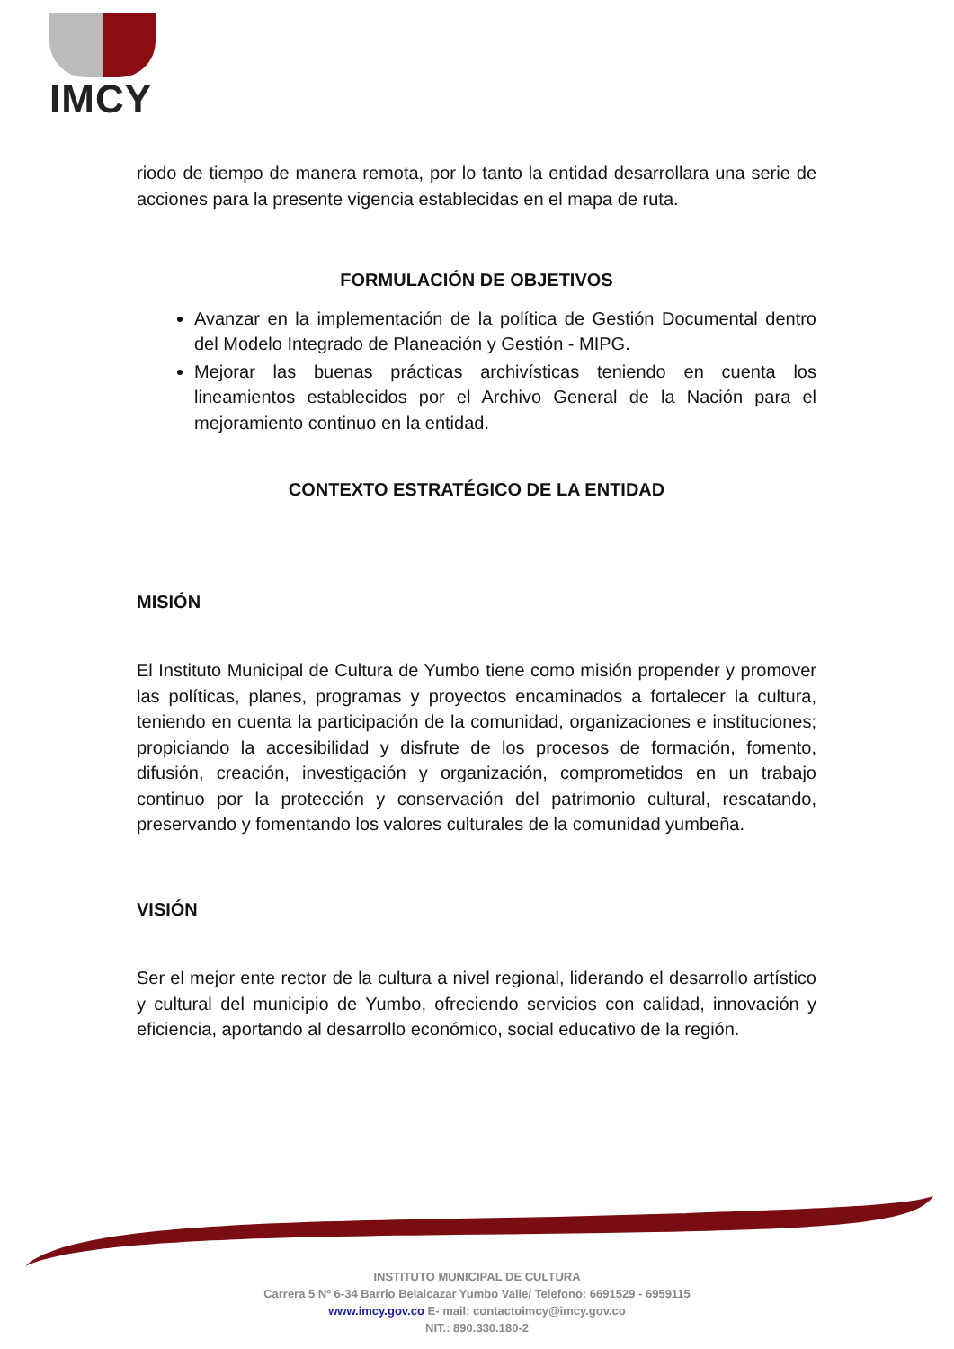IMCY
riodo de tiempo de manera remota, por lo tanto la entidad desarrollara una serie de acciones para la presente vigencia establecidas en el mapa de ruta.
FORMULACIÓN DE OBJETIVOS
Avanzar en la implementación de la política de Gestión Documental dentro del Modelo Integrado de Planeación y Gestión - MIPG.
Mejorar las buenas prácticas archivísticas teniendo en cuenta los lineamientos establecidos por el Archivo General de la Nación para el mejoramiento continuo en la entidad.
CONTEXTO ESTRATÉGICO DE LA ENTIDAD
MISIÓN
El Instituto Municipal de Cultura de Yumbo tiene como misión propender y promover las políticas, planes, programas y proyectos encaminados a fortalecer la cultura, teniendo en cuenta la participación de la comunidad, organizaciones e instituciones; propiciando la accesibilidad y disfrute de los procesos de formación, fomento, difusión, creación, investigación y organización, comprometidos en un trabajo continuo por la protección y conservación del patrimonio cultural, rescatando, preservando y fomentando los valores culturales de la comunidad yumbeña.
VISIÓN
Ser el mejor ente rector de la cultura a nivel regional, liderando el desarrollo artístico y cultural del municipio de Yumbo, ofreciendo servicios con calidad, innovación y eficiencia, aportando al desarrollo económico, social educativo de la región.
INSTITUTO MUNICIPAL DE CULTURA
Carrera 5 Nº 6-34 Barrio Belalcazar Yumbo Valle/ Telefono: 6691529 - 6959115
www.imcy.gov.co E- mail: contactoimcy@imcy.gov.co
NIT.: 890.330.180-2